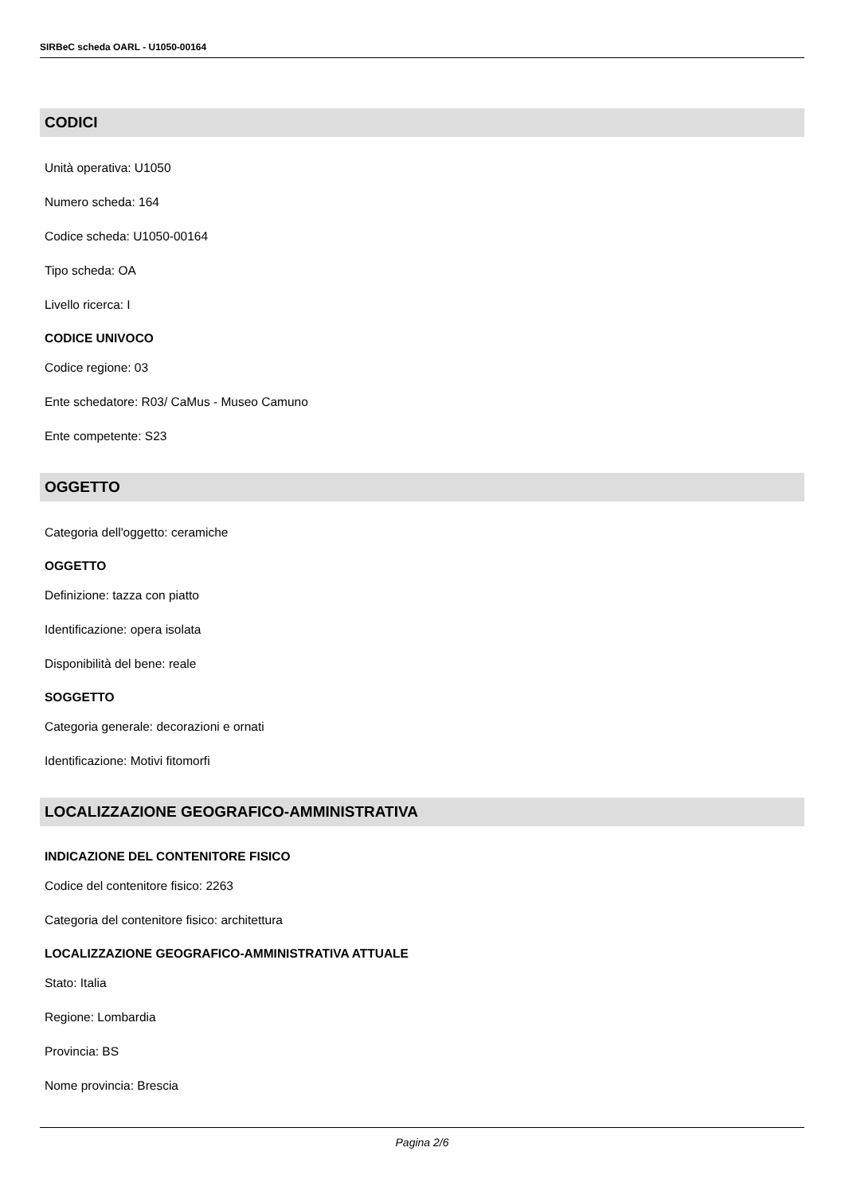SIRBeC scheda OARL - U1050-00164
CODICI
Unità operativa: U1050
Numero scheda: 164
Codice scheda: U1050-00164
Tipo scheda: OA
Livello ricerca: I
CODICE UNIVOCO
Codice regione: 03
Ente schedatore: R03/ CaMus - Museo Camuno
Ente competente: S23
OGGETTO
Categoria dell'oggetto: ceramiche
OGGETTO
Definizione: tazza con piatto
Identificazione: opera isolata
Disponibilità del bene: reale
SOGGETTO
Categoria generale: decorazioni e ornati
Identificazione: Motivi fitomorfi
LOCALIZZAZIONE GEOGRAFICO-AMMINISTRATIVA
INDICAZIONE DEL CONTENITORE FISICO
Codice del contenitore fisico: 2263
Categoria del contenitore fisico: architettura
LOCALIZZAZIONE GEOGRAFICO-AMMINISTRATIVA ATTUALE
Stato: Italia
Regione: Lombardia
Provincia: BS
Nome provincia: Brescia
Pagina 2/6